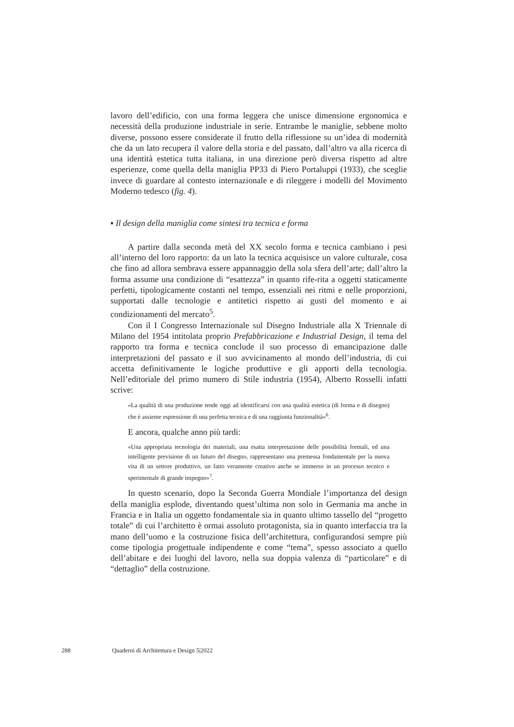lavoro dell’edificio, con una forma leggera che unisce dimensione ergonomica e necessità della produzione industriale in serie. Entrambe le maniglie, sebbene molto diverse, possono essere considerate il frutto della riflessione su un’idea di modernità che da un lato recupera il valore della storia e del passato, dall’altro va alla ricerca di una identità estetica tutta italiana, in una direzione però diversa rispetto ad altre esperienze, come quella della maniglia PP33 di Piero Portaluppi (1933), che sceglie invece di guardare al contesto internazionale e di rileggere i modelli del Movimento Moderno tedesco (fig. 4).
▪ Il design della maniglia come sintesi tra tecnica e forma
A partire dalla seconda metà del XX secolo forma e tecnica cambiano i pesi all’interno del loro rapporto: da un lato la tecnica acquisisce un valore culturale, cosa che fino ad allora sembrava essere appannaggio della sola sfera dell’arte; dall’altro la forma assume una condizione di “esattezza” in quanto rife-rita a oggetti staticamente perfetti, tipologicamente costanti nel tempo, essenziali nei ritmi e nelle proporzioni, supportati dalle tecnologie e antitetici rispetto ai gusti del momento e ai condizionamenti del mercato<sup>5</sup>.
Con il I Congresso Internazionale sul Disegno Industriale alla X Triennale di Milano del 1954 intitolata proprio Prefabbricazione e Industrial Design, il tema del rapporto tra forma e tecnica conclude il suo processo di emancipazione dalle interpretazioni del passato e il suo avvicinamento al mondo dell’industria, di cui accetta definitivamente le logiche produttive e gli apporti della tecnologia. Nell’editoriale del primo numero di Stile industria (1954), Alberto Rosselli infatti scrive:
«La qualità di una produzione tende oggi ad identificarsi con una qualità estetica (di forma e di disegno) che è assieme espressione di una perfetta tecnica e di una raggiunta funzionalità»<sup>6</sup>.
E ancora, qualche anno più tardi:
«Una appropriata tecnologia dei materiali, una esatta interpretazione delle possibilità formali, ed una intelligente previsione di un futuro del disegno, rappresentano una premessa fondamentale per la nuova vita di un settore produttivo, un fatto veramente creativo anche se immerso in un processo tecnico e sperimentale di grande impegno»<sup>7</sup>.
In questo scenario, dopo la Seconda Guerra Mondiale l’importanza del design della maniglia esplode, diventando quest’ultima non solo in Germania ma anche in Francia e in Italia un oggetto fondamentale sia in quanto ultimo tassello del “progetto totale” di cui l’architetto è ormai assoluto protagonista, sia in quanto interfaccia tra la mano dell’uomo e la costruzione fisica dell’architettura, configurandosi sempre più come tipologia progettuale indipendente e come “tema”, spesso associato a quello dell’abitare e dei luoghi del lavoro, nella sua doppia valenza di “particolare” e di “dettaglio” della costruzione.
288 Quaderni di Architettura e Design 5|2022